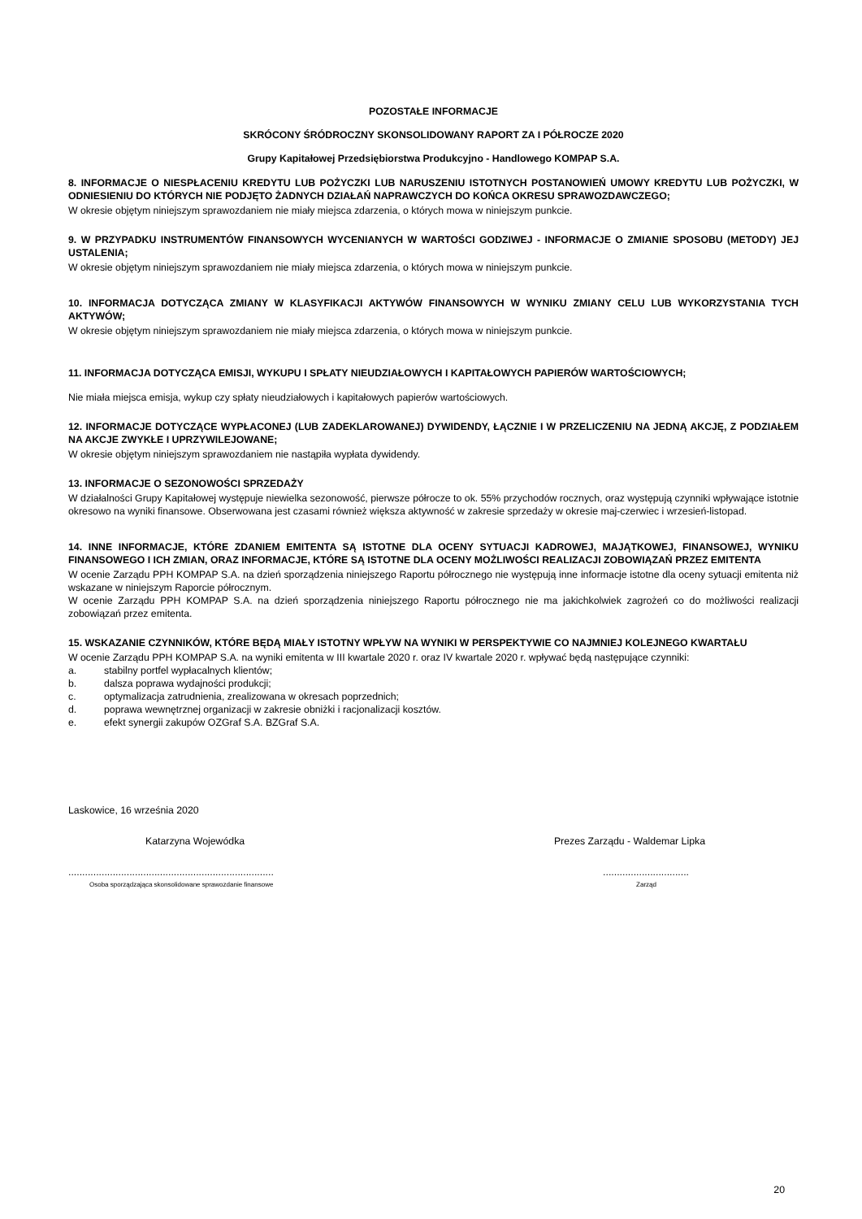POZOSTAŁE INFORMACJE
SKRÓCONY ŚRÓDROCZNY SKONSOLIDOWANY RAPORT ZA I PÓŁROCZE 2020
Grupy Kapitałowej Przedsiębiorstwa Produkcyjno - Handlowego KOMPAP S.A.
8. INFORMACJE O NIESPŁACENIU KREDYTU LUB POŻYCZKI LUB NARUSZENIU ISTOTNYCH POSTANOWIEŃ UMOWY KREDYTU LUB POŻYCZKI, W ODNIESIENIU DO KTÓRYCH NIE PODJĘTO ŻADNYCH DZIAŁAŃ NAPRAWCZYCH DO KOŃCA OKRESU SPRAWOZDAWCZEGO;
W okresie objętym niniejszym sprawozdaniem nie miały miejsca zdarzenia, o których mowa w niniejszym punkcie.
9. W PRZYPADKU INSTRUMENTÓW FINANSOWYCH WYCENIANYCH W WARTOŚCI GODZIWEJ - INFORMACJE O ZMIANIE SPOSOBU (METODY) JEJ USTALENIA;
W okresie objętym niniejszym sprawozdaniem nie miały miejsca zdarzenia, o których mowa w niniejszym punkcie.
10. INFORMACJA DOTYCZĄCA ZMIANY W KLASYFIKACJI AKTYWÓW FINANSOWYCH W WYNIKU ZMIANY CELU LUB WYKORZYSTANIA TYCH AKTYWÓW;
W okresie objętym niniejszym sprawozdaniem nie miały miejsca zdarzenia, o których mowa w niniejszym punkcie.
11. INFORMACJA DOTYCZĄCA EMISJI, WYKUPU I SPŁATY NIEUDZIAŁOWYCH I KAPITAŁOWYCH PAPIERÓW WARTOŚCIOWYCH;
Nie miała miejsca emisja, wykup czy spłaty nieudziałowych i kapitałowych papierów wartościowych.
12. INFORMACJE DOTYCZĄCE WYPŁACONEJ (LUB ZADEKLAROWANEJ) DYWIDENDY, ŁĄCZNIE I W PRZELICZENIU NA JEDNĄ AKCJĘ, Z PODZIAŁEM NA AKCJE ZWYKŁE I UPRZYWILEJOWANE;
W okresie objętym niniejszym sprawozdaniem nie nastąpiła wypłata dywidendy.
13. INFORMACJE O SEZONOWOŚCI SPRZEDAŻY
W działalności Grupy Kapitałowej występuje niewielka sezonowość, pierwsze półrocze to ok. 55% przychodów rocznych, oraz występują czynniki wpływające istotnie okresowo na wyniki finansowe. Obserwowana jest czasami również większa aktywność w zakresie sprzedaży w okresie maj-czerwiec i wrzesień-listopad.
14. INNE INFORMACJE, KTÓRE ZDANIEM EMITENTA SĄ ISTOTNE DLA OCENY SYTUACJI KADROWEJ, MAJĄTKOWEJ, FINANSOWEJ, WYNIKU FINANSOWEGO I ICH ZMIAN, ORAZ INFORMACJE, KTÓRE SĄ ISTOTNE DLA OCENY MOŻLIWOŚCI REALIZACJI ZOBOWIĄZAŃ PRZEZ EMITENTA
W ocenie Zarządu PPH KOMPAP S.A. na dzień sporządzenia niniejszego Raportu półrocznego nie występują inne informacje istotne dla oceny sytuacji emitenta niż wskazane w niniejszym Raporcie półrocznym.
W ocenie Zarządu PPH KOMPAP S.A. na dzień sporządzenia niniejszego Raportu półrocznego nie ma jakichkolwiek zagrożeń co do możliwości realizacji zobowiązań przez emitenta.
15. WSKAZANIE CZYNNIKÓW, KTÓRE BĘDĄ MIAŁY ISTOTNY WPŁYW NA WYNIKI W PERSPEKTYWIE CO NAJMNIEJ KOLEJNEGO KWARTAŁU
W ocenie Zarządu PPH KOMPAP S.A. na wyniki emitenta w III kwartale 2020 r. oraz IV kwartale 2020 r. wpływać będą następujące czynniki:
a. stabilny portfel wypłacalnych klientów;
b. dalsza poprawa wydajności produkcji;
c. optymalizacja zatrudnienia, zrealizowana w okresach poprzednich;
d. poprawa wewnętrznej organizacji w zakresie obniżki i racjonalizacji kosztów.
e. efekt synergii zakupów OZGraf S.A. BZGraf S.A.
Laskowice, 16 września 2020
Katarzyna Wojewódka Prezes Zarządu - Waldemar Lipka
.........................................................................................................
Osoba sporządzająca skonsolidowane sprawozdanie finansowe Zarząd
20